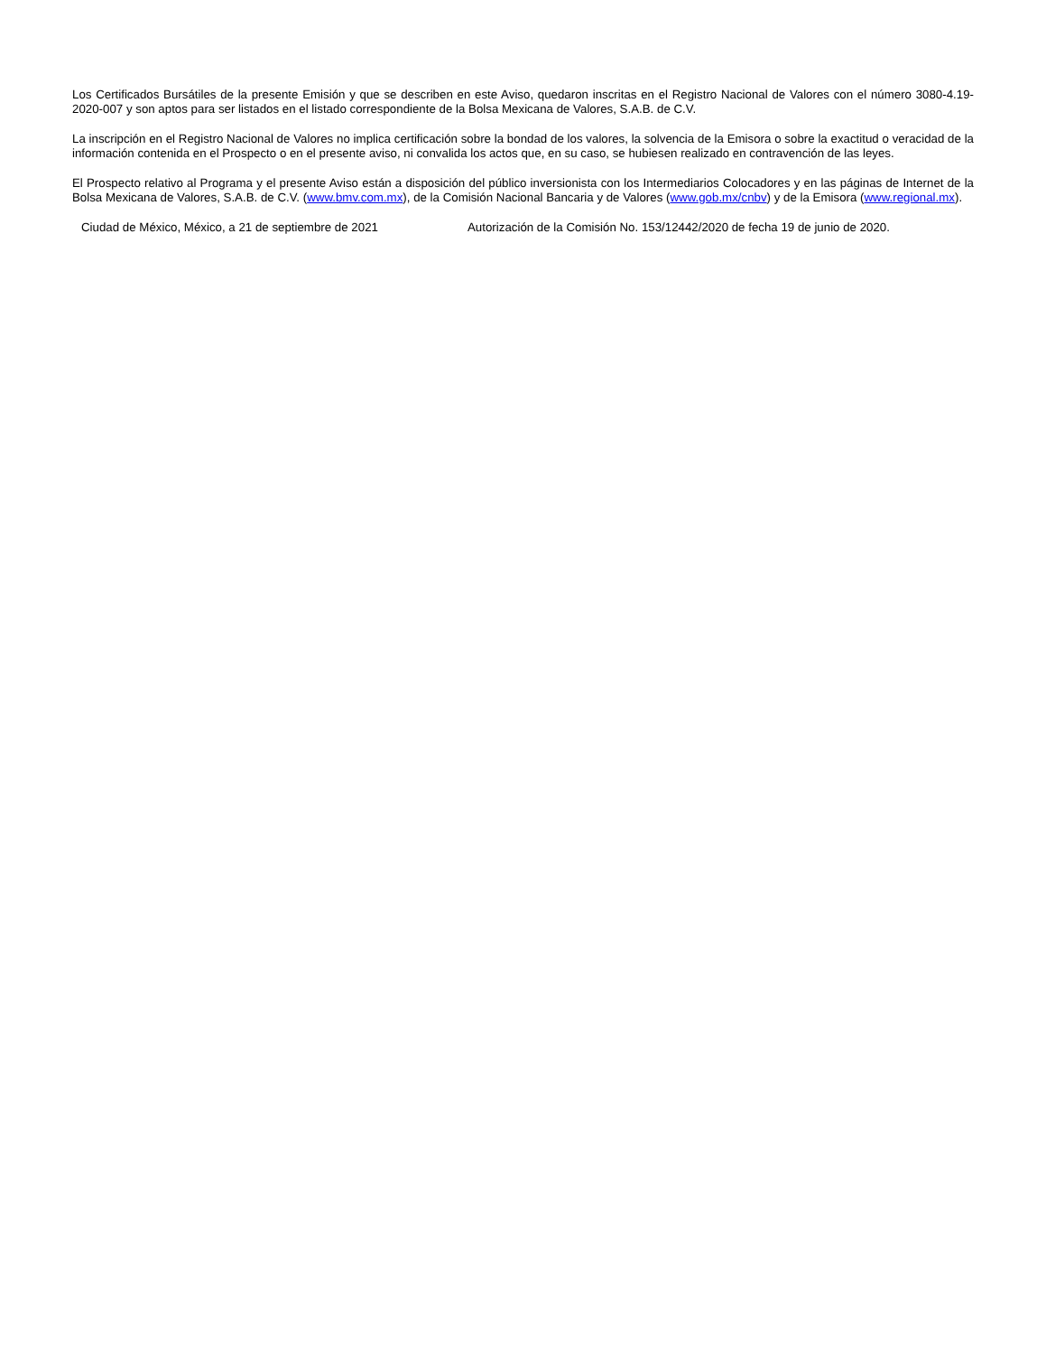Los Certificados Bursátiles de la presente Emisión y que se describen en este Aviso, quedaron inscritas en el Registro Nacional de Valores con el número 3080-4.19-2020-007 y son aptos para ser listados en el listado correspondiente de la Bolsa Mexicana de Valores, S.A.B. de C.V.
La inscripción en el Registro Nacional de Valores no implica certificación sobre la bondad de los valores, la solvencia de la Emisora o sobre la exactitud o veracidad de la información contenida en el Prospecto o en el presente aviso, ni convalida los actos que, en su caso, se hubiesen realizado en contravención de las leyes.
El Prospecto relativo al Programa y el presente Aviso están a disposición del público inversionista con los Intermediarios Colocadores y en las páginas de Internet de la Bolsa Mexicana de Valores, S.A.B. de C.V. (www.bmv.com.mx), de la Comisión Nacional Bancaria y de Valores (www.gob.mx/cnbv) y de la Emisora (www.regional.mx).
Ciudad de México, México, a 21 de septiembre de 2021 Autorización de la Comisión No. 153/12442/2020 de fecha 19 de junio de 2020.